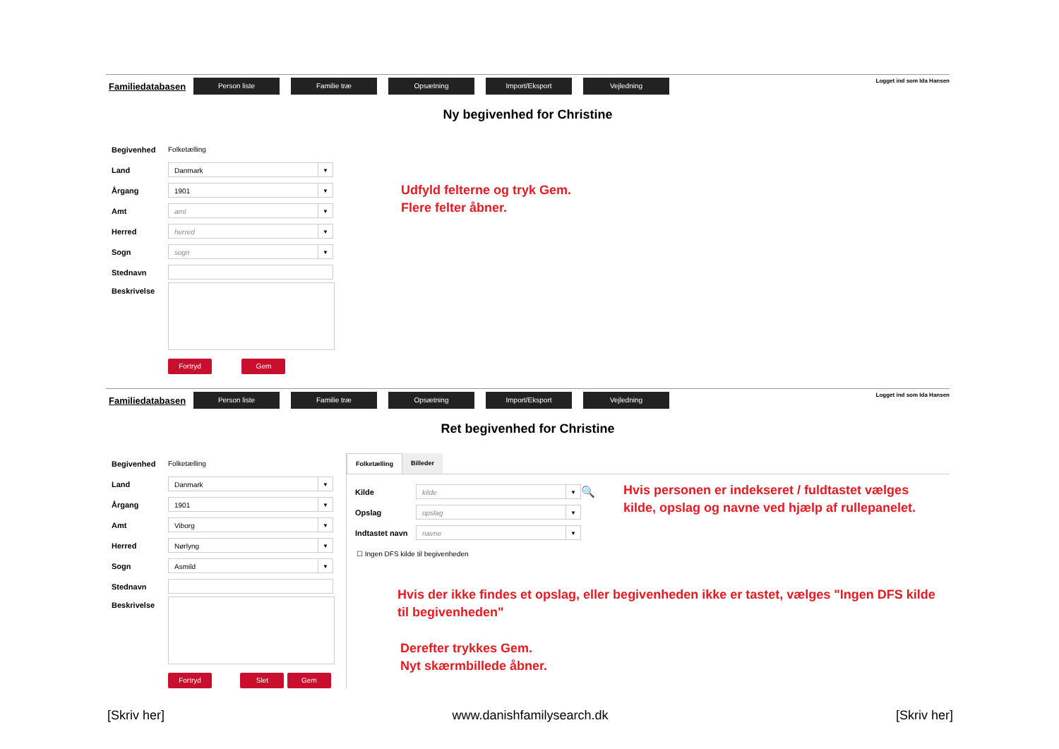Familiedatabasen
Person liste Familie træ Opsætning Import/Eksport Vejledning
Logget ind som Ida Hansen
Ny begivenhed for Christine
Begivenhed Folketælling
Land
Danmark ▼
Årgang
1901 ▼
Amt
amt ▼
Herred
herred ▼
Sogn
sogn ▼
Stednavn
Beskrivelse
Fortryd Gem
Udfyld felterne og tryk Gem.
Flere felter åbner.
Familiedatabasen
Person liste Familie træ Opsætning Import/Eksport Vejledning
Logget ind som Ida Hansen
Ret begivenhed for Christine
Begivenhed Folketælling
Land
Danmark ▼
Årgang
1901 ▼
Amt
Viborg ▼
Herred
Nørlyng ▼
Sogn
Asmild ▼
Stednavn
Beskrivelse
Fortryd Slet Gem
Folketælling Billeder
Kilde
kilde ▼
🔍
Opslag
opslag ▼
Indtastet navn
navne ▼
Hvis personen er indekseret / fuldtastet vælges kilde, opslag og navne ved hjælp af rullepanelet.
☐ Ingen DFS kilde til begivenheden
Hvis der ikke findes et opslag, eller begivenheden ikke er tastet, vælges "Ingen DFS kilde til begivenheden"
Derefter trykkes Gem.
Nyt skærmbillede åbner.
[Skriv her] www.danishfamilysearch.dk [Skriv her]